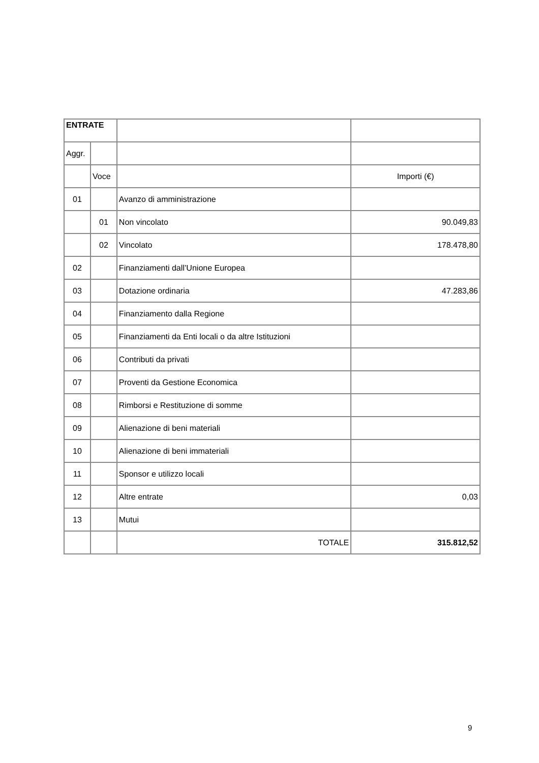| ENTRATE | | | |
| Aggr. | | | |
| | Voce | | Importi (€) |
| 01 | | Avanzo di amministrazione | |
| | 01 | Non vincolato | 90.049,83 |
| | 02 | Vincolato | 178.478,80 |
| 02 | | Finanziamenti dall’Unione Europea | |
| 03 | | Dotazione ordinaria | 47.283,86 |
| 04 | | Finanziamento dalla Regione | |
| 05 | | Finanziamenti da Enti locali o da altre Istituzioni | |
| 06 | | Contributi da privati | |
| 07 | | Proventi da Gestione Economica | |
| 08 | | Rimborsi e Restituzione di somme | |
| 09 | | Alienazione di beni materiali | |
| 10 | | Alienazione di beni immateriali | |
| 11 | | Sponsor e utilizzo locali | |
| 12 | | Altre entrate | 0,03 |
| 13 | | Mutui | |
| | | TOTALE | 315.812,52 |
9